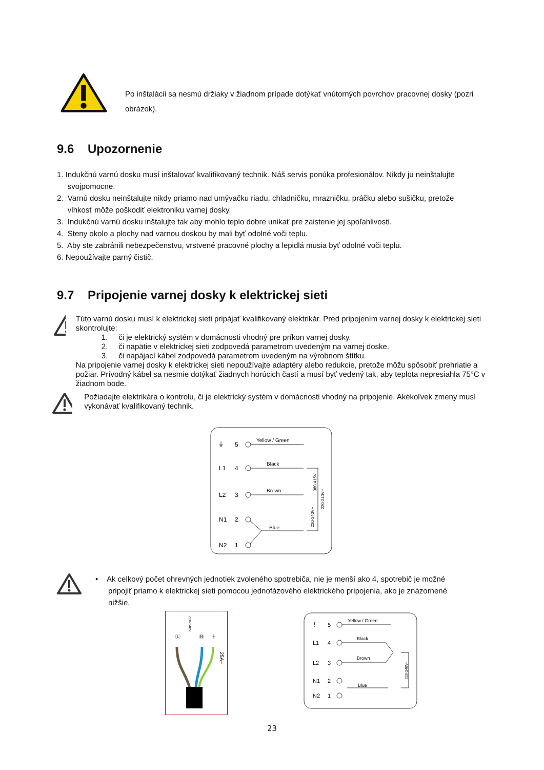Po inštalácii sa nesmú držiaky v žiadnom prípade dotýkať vnútorných povrchov pracovnej dosky (pozri obrázok).
9.6 Upozornenie
1. Indukčnú varnú dosku musí inštalovať kvalifikovaný technik. Náš servis ponúka profesionálov. Nikdy ju neinštalujte
svojpomocne.
2. Varnú dosku neinštalujte nikdy priamo nad umývačku riadu, chladničku, mrazničku, práčku alebo sušičku, pretože
vlhkosť môže poškodiť elektroniku varnej dosky.
3. Indukčnú varnú dosku inštalujte tak aby mohlo teplo dobre unikať pre zaistenie jej spoľahlivosti.
4. Steny okolo a plochy nad varnou doskou by mali byť odolné voči teplu.
5. Aby ste zabránili nebezpečenstvu, vrstvené pracovné plochy a lepidlá musia byť odolné voči teplu.
6. Nepoužívajte parný čistič.
9.7 Pripojenie varnej dosky k elektrickej sieti
Túto varnú dosku musí k elektrickej sieti pripájať kvalifikovaný elektrikár. Pred pripojením varnej dosky k elektrickej sieti skontrolujte:
1. či je elektrický systém v domácnosti vhodný pre príkon varnej dosky.
2. či napätie v elektrickej sieti zodpovedá parametrom uvedeným na varnej doske.
3. či napájací kábel zodpovedá parametrom uvedeným na výrobnom štítku.
Na pripojenie varnej dosky k elektrickej sieti nepoužívajte adaptéry alebo redukcie, pretože môžu spôsobiť prehriatie a požiar. Prívodný kábel sa nesmie dotýkať žiadnych horúcich častí a musí byť vedený tak, aby teplota nepresiahla 75°C v žiadnom bode.
Požiadajte elektrikára o kontrolu, či je elektrický systém v domácnosti vhodný na pripojenie. Akékoľvek zmeny musí vykonávať kvalifikovaný technik.
⏚
5
Yellow / Green
L1
4
Black
L2
3
Brown
N1
2
Blue
N2
1
380-415V~
220-240V~
220-240V~
• Ak celkový počet ohrevných jednotiek zvoleného spotrebiča, nie je menší ako 4, spotrebič je možné
pripojiť priamo k elektrickej sieti pomocou jednofázového elektrického pripojenia, ako je znázornené
nižšie.
220-240V
Ⓛ
Ⓝ
⏚
25A~
⏚
5
Yellow / Green
L1
4
Black
L2
3
Brown
N1
2
Blue
N2
1
220-240V~
23